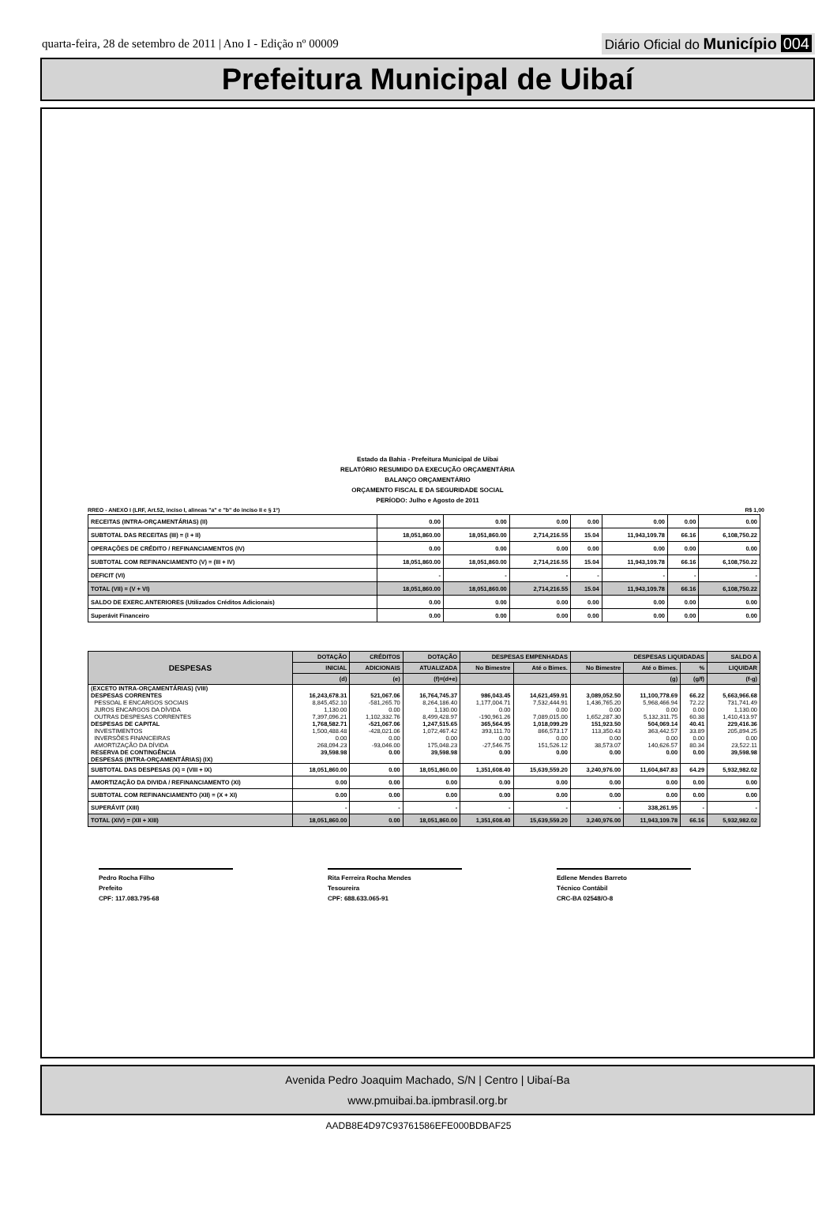quarta-feira, 28 de setembro de 2011 | Ano I - Edição nº 00009
Diário Oficial do Município 004
Prefeitura Municipal de Uibaí
Estado da Bahia - Prefeitura Municipal de Uibai
RELATÓRIO RESUMIDO DA EXECUÇÃO ORÇAMENTÁRIA
BALANÇO ORÇAMENTÁRIO
ORÇAMENTO FISCAL E DA SEGURIDADE SOCIAL
PERÍODO: Julho e Agosto de 2011
RREO - ANEXO I (LRF, Art.52, inciso I, alineas "a" e "b" do inciso II e § 1º) R$ 1,00
| RECEITAS (INTRA-ORÇAMENTÁRIAS) (II) | 0.00 | 0.00 | 0.00 | 0.00 | 0.00 | 0.00 | 0.00 |
| SUBTOTAL DAS RECEITAS (III) = (I + II) | 18,051,860.00 | 18,051,860.00 | 2,714,216.55 | 15.04 | 11,943,109.78 | 66.16 | 6,108,750.22 |
| OPERAÇÕES DE CRÉDITO / REFINANCIAMENTOS (IV) | 0.00 | 0.00 | 0.00 | 0.00 | 0.00 | 0.00 | 0.00 |
| SUBTOTAL COM REFINANCIAMENTO (V) = (III + IV) | 18,051,860.00 | 18,051,860.00 | 2,714,216.55 | 15.04 | 11,943,109.78 | 66.16 | 6,108,750.22 |
| DEFICIT (VI) | - | - | - | - | - | - | - |
| TOTAL (VII) = (V + VI) | 18,051,860.00 | 18,051,860.00 | 2,714,216.55 | 15.04 | 11,943,109.78 | 66.16 | 6,108,750.22 |
| SALDO DE EXERC.ANTERIORES (Utilizados Créditos Adicionais) | 0.00 | 0.00 | 0.00 | 0.00 | 0.00 | 0.00 | 0.00 |
| Superávit Financeiro | 0.00 | 0.00 | 0.00 | 0.00 | 0.00 | 0.00 | 0.00 |
| DESPESAS | DOTAÇÃO | CRÉDITOS | DOTAÇÃO | DESPESAS EMPENHADAS | | DESPESAS LIQUIDADAS | | | SALDO A |
| --- | --- | --- | --- | --- | --- | --- | --- | --- | --- |
| | INICIAL | ADICIONAIS | ATUALIZADA | No Bimestre | Até o Bimes. | No Bimestre | Até o Bimes. | % | LIQUIDAR |
| | (d) | (e) | (f)=(d+e) | | | | (g) | (g/f) | (f-g) |
| (EXCETO INTRA-ORÇAMENTÁRIAS) (VIII) | | | | | | | | | |
| DESPESAS CORRENTES | 16,243,678.31 | 521,067.06 | 16,764,745.37 | 986,043.45 | 14,621,459.91 | 3,089,052.50 | 11,100,778.69 | 66.22 | 5,663,966.68 |
| PESSOAL E ENCARGOS SOCIAIS | 8,845,452.10 | -581,265.70 | 8,264,186.40 | 1,177,004.71 | 7,532,444.91 | 1,436,765.20 | 5,968,466.94 | 72.22 | 731,741.49 |
| JUROS ENCARGOS DA DÍVIDA | 1,130.00 | 0.00 | 1,130.00 | 0.00 | 0.00 | 0.00 | 0.00 | 0.00 | 1,130.00 |
| OUTRAS DESPESAS CORRENTES | 7,397,096.21 | 1,102,332.76 | 8,499,428.97 | -190,961.26 | 7,089,015.00 | 1,652,287.30 | 5,132,311.75 | 60.38 | 1,410,413.97 |
| DESPESAS DE CAPITAL | 1,768,582.71 | -521,067.06 | 1,247,515.65 | 365,564.95 | 1,018,099.29 | 151,923.50 | 504,069.14 | 40.41 | 229,416.36 |
| INVESTIMENTOS | 1,500,488.48 | -428,021.06 | 1,072,467.42 | 393,111.70 | 866,573.17 | 113,350.43 | 363,442.57 | 33.89 | 205,894.25 |
| INVERSÕES FINANCEIRAS | 0.00 | 0.00 | 0.00 | 0.00 | 0.00 | 0.00 | 0.00 | 0.00 | 0.00 |
| AMORTIZAÇÃO DA DÍVIDA | 268,094.23 | -93,046.00 | 175,048.23 | -27,546.75 | 151,526.12 | 38,573.07 | 140,626.57 | 80.34 | 23,522.11 |
| RESERVA DE CONTINGÊNCIA | 39,598.98 | 0.00 | 39,598.98 | 0.00 | 0.00 | 0.00 | 0.00 | 0.00 | 39,598.98 |
| DESPESAS (INTRA-ORÇAMENTÁRIAS) (IX) | | | | | | | | | |
| SUBTOTAL DAS DESPESAS (X) = (VIII + IX) | 18,051,860.00 | 0.00 | 18,051,860.00 | 1,351,608.40 | 15,639,559.20 | 3,240,976.00 | 11,604,847.83 | 64.29 | 5,932,982.02 |
| AMORTIZAÇÃO DA DIVIDA / REFINANCIAMENTO (XI) | 0.00 | 0.00 | 0.00 | 0.00 | 0.00 | 0.00 | 0.00 | 0.00 | 0.00 |
| SUBTOTAL COM REFINANCIAMENTO (XII) = (X + XI) | 0.00 | 0.00 | 0.00 | 0.00 | 0.00 | 0.00 | 0.00 | 0.00 | 0.00 |
| SUPERÁVIT (XIII) | - | - | - | - | - | - | 338,261.95 | - | - |
| TOTAL (XIV) = (XII + XIII) | 18,051,860.00 | 0.00 | 18,051,860.00 | 1,351,608.40 | 15,639,559.20 | 3,240,976.00 | 11,943,109.78 | 66.16 | 5,932,982.02 |
Pedro Rocha Filho
Prefeito
CPF: 117.083.795-68
Rita Ferreira Rocha Mendes
Tesoureira
CPF: 688.633.065-91
Edlene Mendes Barreto
Técnico Contábil
CRC-BA 02548/O-8
Avenida Pedro Joaquim Machado, S/N | Centro | Uibaí-Ba
www.pmuibai.ba.ipmbrasil.org.br
AADB8E4D97C93761586EFE000BDBAF25